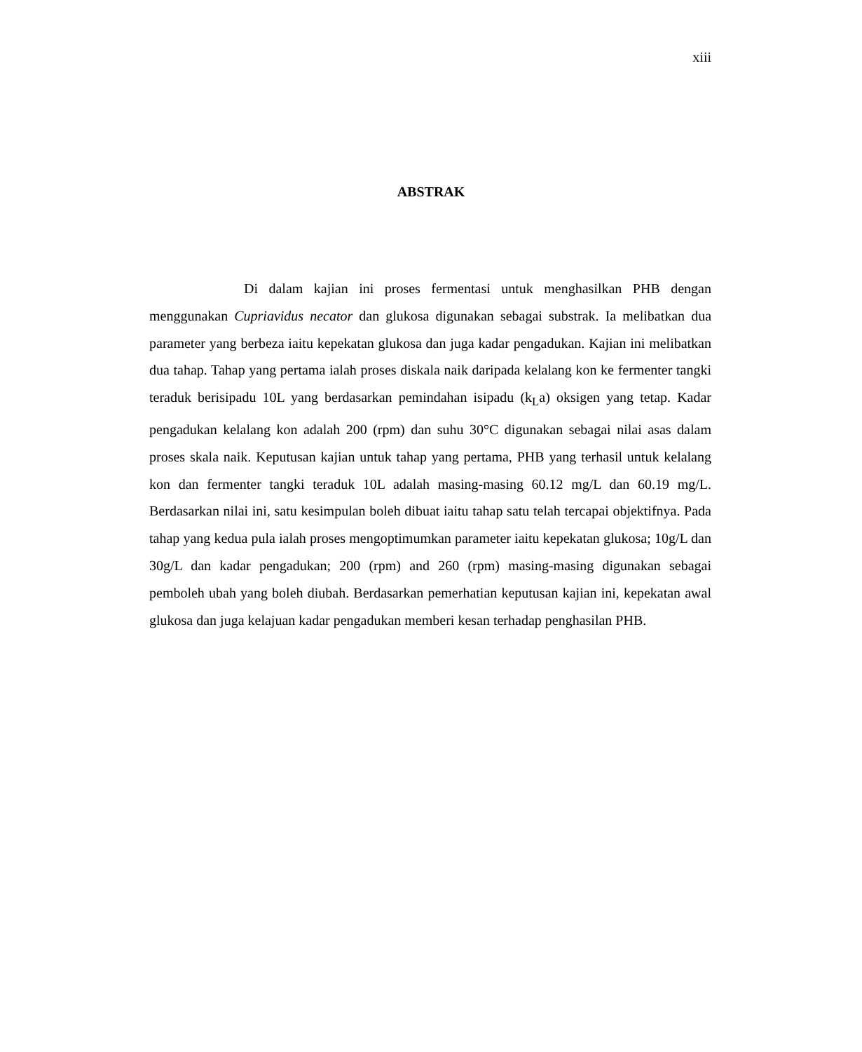xiii
ABSTRAK
Di dalam kajian ini proses fermentasi untuk menghasilkan PHB dengan menggunakan Cupriavidus necator dan glukosa digunakan sebagai substrak. Ia melibatkan dua parameter yang berbeza iaitu kepekatan glukosa dan juga kadar pengadukan. Kajian ini melibatkan dua tahap. Tahap yang pertama ialah proses diskala naik daripada kelalang kon ke fermenter tangki teraduk berisipadu 10L yang berdasarkan pemindahan isipadu (k<sub>L</sub>a) oksigen yang tetap. Kadar pengadukan kelalang kon adalah 200 (rpm) dan suhu 30°C digunakan sebagai nilai asas dalam proses skala naik. Keputusan kajian untuk tahap yang pertama, PHB yang terhasil untuk kelalang kon dan fermenter tangki teraduk 10L adalah masing-masing 60.12 mg/L dan 60.19 mg/L. Berdasarkan nilai ini, satu kesimpulan boleh dibuat iaitu tahap satu telah tercapai objektifnya. Pada tahap yang kedua pula ialah proses mengoptimumkan parameter iaitu kepekatan glukosa; 10g/L dan 30g/L dan kadar pengadukan; 200 (rpm) and 260 (rpm) masing-masing digunakan sebagai pemboleh ubah yang boleh diubah. Berdasarkan pemerhatian keputusan kajian ini, kepekatan awal glukosa dan juga kelajuan kadar pengadukan memberi kesan terhadap penghasilan PHB.